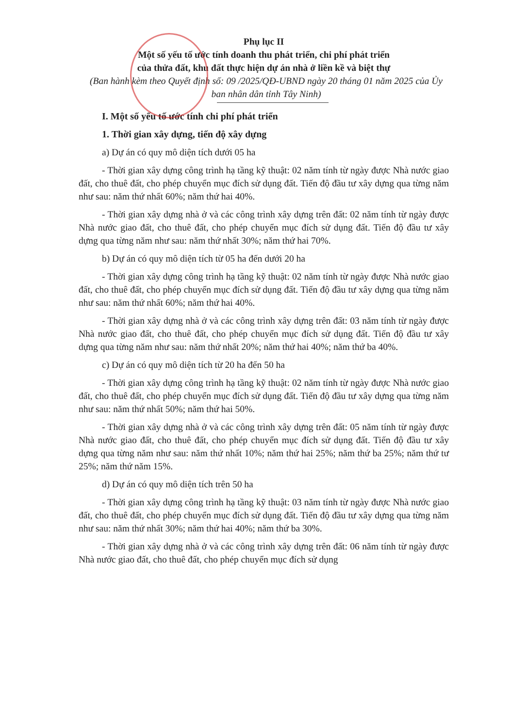Phụ lục II
Một số yếu tố ước tính doanh thu phát triển, chi phí phát triển
của thửa đất, khu đất thực hiện dự án nhà ở liền kề và biệt thự
(Ban hành kèm theo Quyết định số: 09 /2025/QĐ-UBND ngày 20 tháng 01 năm 2025 của Ủy ban nhân dân tỉnh Tây Ninh)
I. Một số yếu tố ước tính chi phí phát triển
1. Thời gian xây dựng, tiến độ xây dựng
a) Dự án có quy mô diện tích dưới 05 ha
- Thời gian xây dựng công trình hạ tầng kỹ thuật: 02 năm tính từ ngày được Nhà nước giao đất, cho thuê đất, cho phép chuyển mục đích sử dụng đất. Tiến độ đầu tư xây dựng qua từng năm như sau: năm thứ nhất 60%; năm thứ hai 40%.
- Thời gian xây dựng nhà ở và các công trình xây dựng trên đất: 02 năm tính từ ngày được Nhà nước giao đất, cho thuê đất, cho phép chuyển mục đích sử dụng đất. Tiến độ đầu tư xây dựng qua từng năm như sau: năm thứ nhất 30%; năm thứ hai 70%.
b) Dự án có quy mô diện tích từ 05 ha đến dưới 20 ha
- Thời gian xây dựng công trình hạ tầng kỹ thuật: 02 năm tính từ ngày được Nhà nước giao đất, cho thuê đất, cho phép chuyển mục đích sử dụng đất. Tiến độ đầu tư xây dựng qua từng năm như sau: năm thứ nhất 60%; năm thứ hai 40%.
- Thời gian xây dựng nhà ở và các công trình xây dựng trên đất: 03 năm tính từ ngày được Nhà nước giao đất, cho thuê đất, cho phép chuyển mục đích sử dụng đất. Tiến độ đầu tư xây dựng qua từng năm như sau: năm thứ nhất 20%; năm thứ hai 40%; năm thứ ba 40%.
c) Dự án có quy mô diện tích từ 20 ha đến 50 ha
- Thời gian xây dựng công trình hạ tầng kỹ thuật: 02 năm tính từ ngày được Nhà nước giao đất, cho thuê đất, cho phép chuyển mục đích sử dụng đất. Tiến độ đầu tư xây dựng qua từng năm như sau: năm thứ nhất 50%; năm thứ hai 50%.
- Thời gian xây dựng nhà ở và các công trình xây dựng trên đất: 05 năm tính từ ngày được Nhà nước giao đất, cho thuê đất, cho phép chuyển mục đích sử dụng đất. Tiến độ đầu tư xây dựng qua từng năm như sau: năm thứ nhất 10%; năm thứ hai 25%; năm thứ ba 25%; năm thứ tư 25%; năm thứ năm 15%.
d) Dự án có quy mô diện tích trên 50 ha
- Thời gian xây dựng công trình hạ tầng kỹ thuật: 03 năm tính từ ngày được Nhà nước giao đất, cho thuê đất, cho phép chuyển mục đích sử dụng đất. Tiến độ đầu tư xây dựng qua từng năm như sau: năm thứ nhất 30%; năm thứ hai 40%; năm thứ ba 30%.
- Thời gian xây dựng nhà ở và các công trình xây dựng trên đất: 06 năm tính từ ngày được Nhà nước giao đất, cho thuê đất, cho phép chuyển mục đích sử dụng